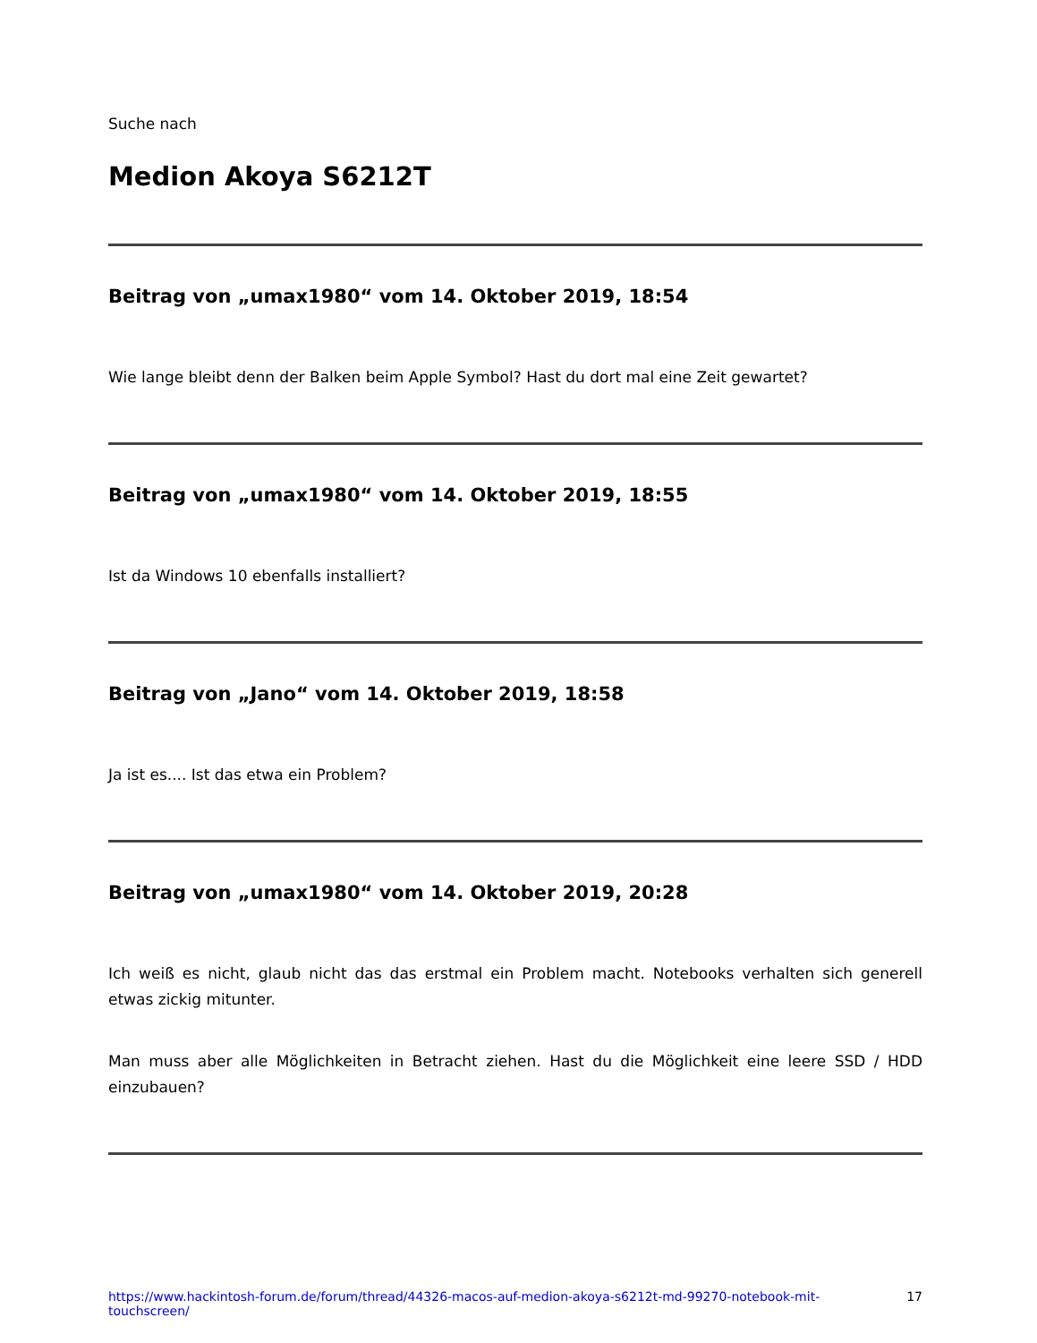Suche nach
Medion Akoya S6212T
Beitrag von „umax1980“ vom 14. Oktober 2019, 18:54
Wie lange bleibt denn der Balken beim Apple Symbol? Hast du dort mal eine Zeit gewartet?
Beitrag von „umax1980“ vom 14. Oktober 2019, 18:55
Ist da Windows 10 ebenfalls installiert?
Beitrag von „Jano“ vom 14. Oktober 2019, 18:58
Ja ist es.... Ist das etwa ein Problem?
Beitrag von „umax1980“ vom 14. Oktober 2019, 20:28
Ich weiß es nicht, glaub nicht das das erstmal ein Problem macht. Notebooks verhalten sich generell etwas zickig mitunter.
Man muss aber alle Möglichkeiten in Betracht ziehen. Hast du die Möglichkeit eine leere SSD / HDD einzubauen?
https://www.hackintosh-forum.de/forum/thread/44326-macos-auf-medion-akoya-s6212t-md-99270-notebook-mit-touchscreen/ 17